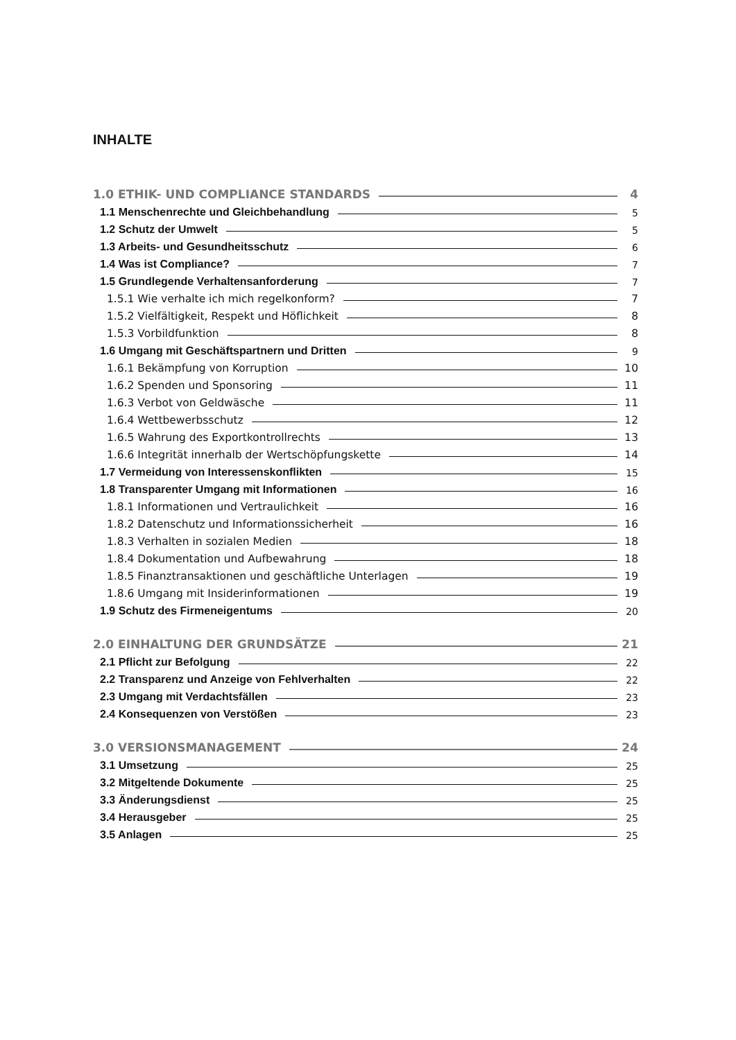INHALTE
1.0 ETHIK- UND COMPLIANCE STANDARDS 4
1.1 Menschenrechte und Gleichbehandlung 5
1.2 Schutz der Umwelt 5
1.3 Arbeits- und Gesundheitsschutz 6
1.4 Was ist Compliance? 7
1.5 Grundlegende Verhaltensanforderung 7
1.5.1 Wie verhalte ich mich regelkonform? 7
1.5.2 Vielfältigkeit, Respekt und Höflichkeit 8
1.5.3 Vorbildfunktion 8
1.6 Umgang mit Geschäftspartnern und Dritten 9
1.6.1 Bekämpfung von Korruption 10
1.6.2 Spenden und Sponsoring 11
1.6.3 Verbot von Geldwäsche 11
1.6.4 Wettbewerbsschutz 12
1.6.5 Wahrung des Exportkontrollrechts 13
1.6.6 Integrität innerhalb der Wertschöpfungskette 14
1.7 Vermeidung von Interessenskonflikten 15
1.8 Transparenter Umgang mit Informationen 16
1.8.1 Informationen und Vertraulichkeit 16
1.8.2 Datenschutz und Informationssicherheit 16
1.8.3 Verhalten in sozialen Medien 18
1.8.4 Dokumentation und Aufbewahrung 18
1.8.5 Finanztransaktionen und geschäftliche Unterlagen 19
1.8.6 Umgang mit Insiderinformationen 19
1.9 Schutz des Firmeneigentums 20
2.0 EINHALTUNG DER GRUNDSÄTZE 21
2.1 Pflicht zur Befolgung 22
2.2 Transparenz und Anzeige von Fehlverhalten 22
2.3 Umgang mit Verdachtsfällen 23
2.4 Konsequenzen von Verstößen 23
3.0 VERSIONSMANAGEMENT 24
3.1 Umsetzung 25
3.2 Mitgeltende Dokumente 25
3.3 Änderungsdienst 25
3.4 Herausgeber 25
3.5 Anlagen 25